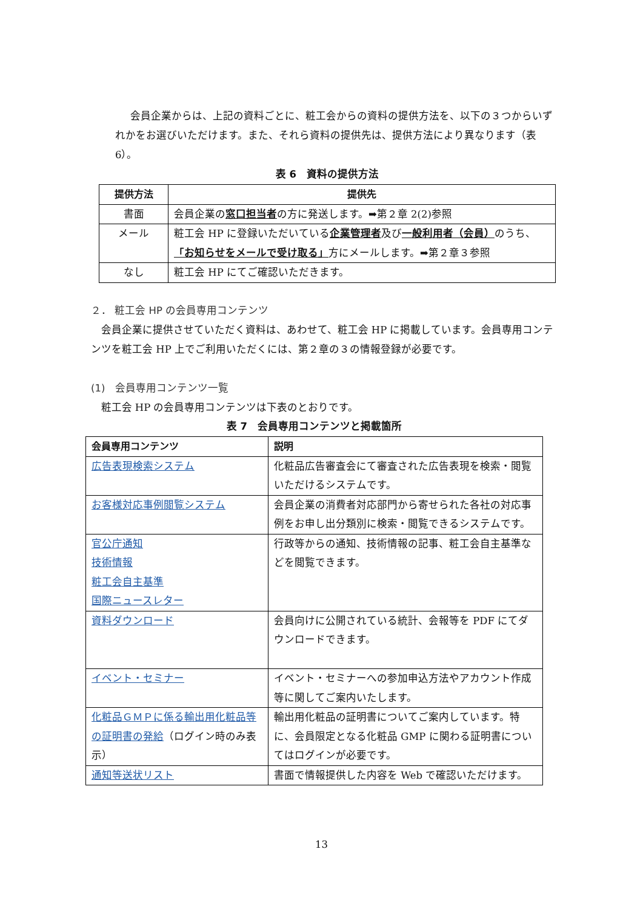会員企業からは、上記の資料ごとに、粧工会からの資料の提供方法を、以下の３つからいずれかをお選びいただけます。また、それら資料の提供先は、提供方法により異なります（表 6）。
表 6　資料の提供方法
| 提供方法 | 提供先 |
| --- | --- |
| 書面 | 会員企業の 窓口担当者 の方に発送します。➡第２章 2(2)参照 |
| メール | 粧工会 HP に登録いただいている 企業管理者 及び 一般利用者（会員） のうち、 「お知らせをメールで受け取る」 方にメールします。➡第２章３参照 |
| なし | 粧工会 HP にてご確認いただきます。 |
２． 粧工会 HP の会員専用コンテンツ
会員企業に提供させていただく資料は、あわせて、粧工会 HP に掲載しています。会員専用コンテンツを粧工会 HP 上でご利用いただくには、第２章の３の情報登録が必要です。
(1)　会員専用コンテンツ一覧
粧工会 HP の会員専用コンテンツは下表のとおりです。
表 7　会員専用コンテンツと掲載箇所
| 会員専用コンテンツ | 説明 |
| --- | --- |
| 広告表現検索システム | 化粧品広告審査会にて審査された広告表現を検索・閲覧いただけるシステムです。 |
| お客様対応事例閲覧システム | 会員企業の消費者対応部門から寄せられた各社の対応事例をお申し出分類別に検索・閲覧できるシステムです。 |
| 官公庁通知 技術情報 粧工会自主基準 国際ニュースレター | 行政等からの通知、技術情報の記事、粧工会自主基準などを閲覧できます。 |
| 資料ダウンロード | 会員向けに公開されている統計、会報等を PDF にてダウンロードできます。 |
| イベント・セミナー | イベント・セミナーへの参加申込方法やアカウント作成等に関してご案内いたします。 |
| 化粧品ＧＭＰに係る輸出用化粧品等の証明書の発給 （ログイン時のみ表示） | 輸出用化粧品の証明書についてご案内しています。特に、会員限定となる化粧品 GMP に関わる証明書についてはログインが必要です。 |
| 通知等送状リスト | 書面で情報提供した内容を Web で確認いただけます。 |
13